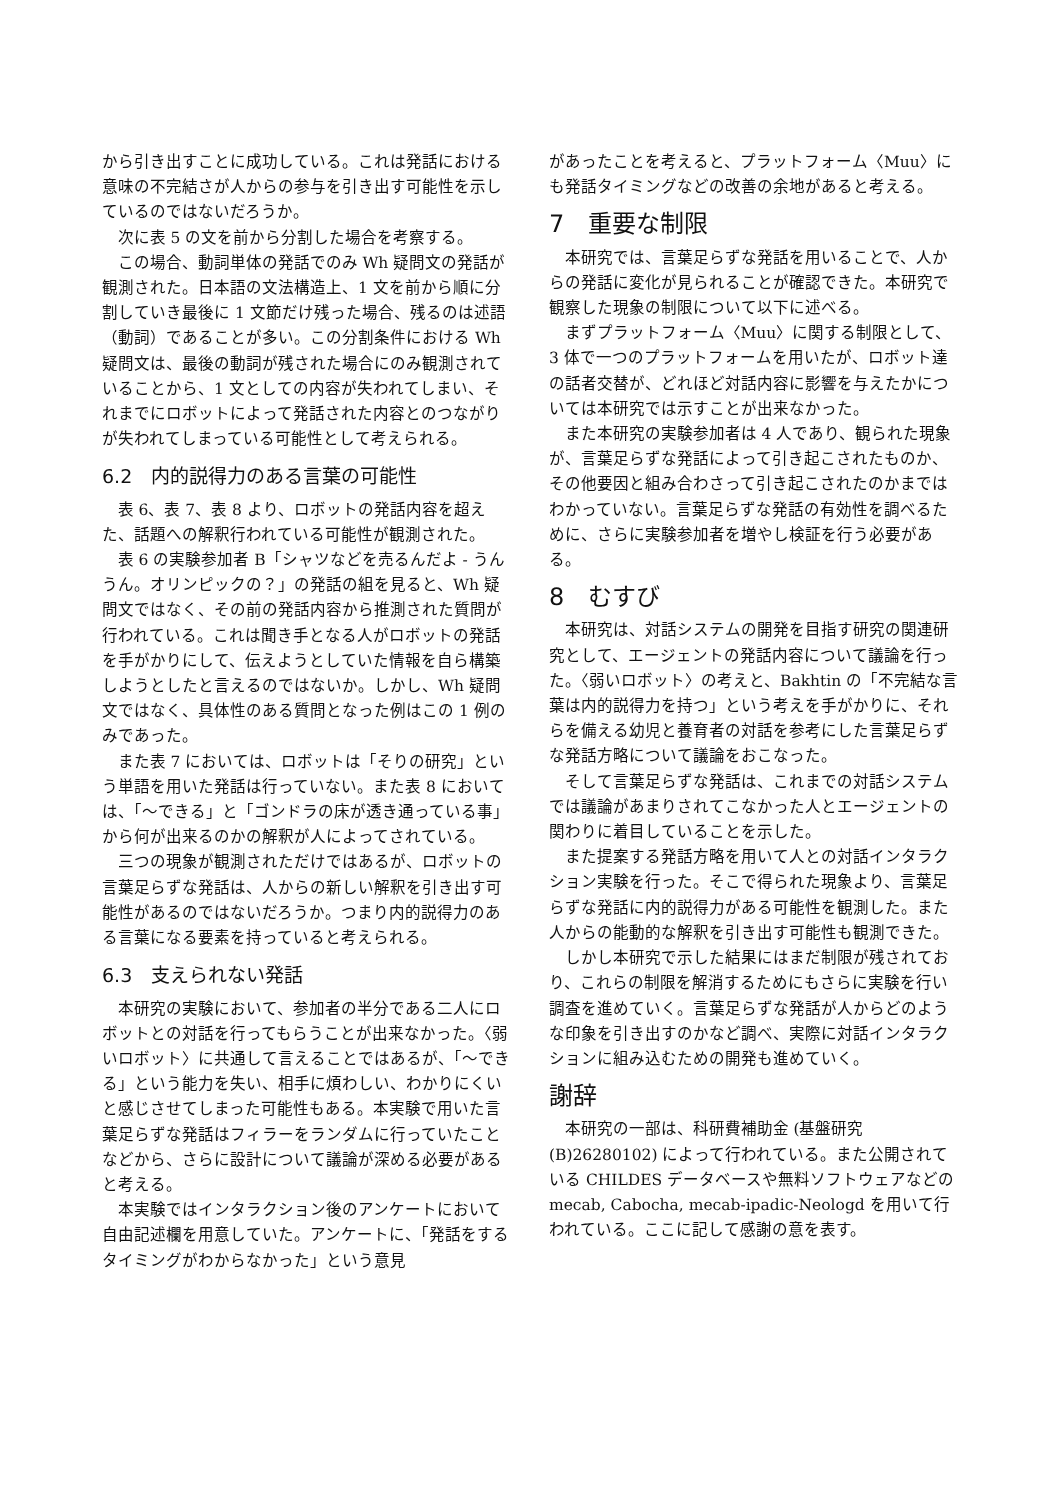から引き出すことに成功している。これは発話における意味の不完結さが人からの参与を引き出す可能性を示しているのではないだろうか。
次に表 5 の文を前から分割した場合を考察する。
この場合、動詞単体の発話でのみ Wh 疑問文の発話が観測された。日本語の文法構造上、1 文を前から順に分割していき最後に 1 文節だけ残った場合、残るのは述語（動詞）であることが多い。この分割条件における Wh 疑問文は、最後の動詞が残された場合にのみ観測されていることから、1 文としての内容が失われてしまい、それまでにロボットによって発話された内容とのつながりが失われてしまっている可能性として考えられる。
6.2　内的説得力のある言葉の可能性
表 6、表 7、表 8 より、ロボットの発話内容を超えた、話題への解釈行われている可能性が観測された。
表 6 の実験参加者 B「シャツなどを売るんだよ - うんうん。オリンピックの？」の発話の組を見ると、Wh 疑問文ではなく、その前の発話内容から推測された質問が行われている。これは聞き手となる人がロボットの発話を手がかりにして、伝えようとしていた情報を自ら構築しようとしたと言えるのではないか。しかし、Wh 疑問文ではなく、具体性のある質問となった例はこの 1 例のみであった。
また表 7 においては、ロボットは「そりの研究」という単語を用いた発話は行っていない。また表 8 においては、「〜できる」と「ゴンドラの床が透き通っている事」から何が出来るのかの解釈が人によってされている。
三つの現象が観測されただけではあるが、ロボットの言葉足らずな発話は、人からの新しい解釈を引き出す可能性があるのではないだろうか。つまり内的説得力のある言葉になる要素を持っていると考えられる。
6.3　支えられない発話
本研究の実験において、参加者の半分である二人にロボットとの対話を行ってもらうことが出来なかった。〈弱いロボット〉に共通して言えることではあるが、「〜できる」という能力を失い、相手に煩わしい、わかりにくいと感じさせてしまった可能性もある。本実験で用いた言葉足らずな発話はフィラーをランダムに行っていたことなどから、さらに設計について議論が深める必要があると考える。
本実験ではインタラクション後のアンケートにおいて自由記述欄を用意していた。アンケートに、「発話をするタイミングがわからなかった」という意見
があったことを考えると、プラットフォーム〈Muu〉にも発話タイミングなどの改善の余地があると考える。
7　重要な制限
本研究では、言葉足らずな発話を用いることで、人からの発話に変化が見られることが確認できた。本研究で観察した現象の制限について以下に述べる。
まずプラットフォーム〈Muu〉に関する制限として、3 体で一つのプラットフォームを用いたが、ロボット達の話者交替が、どれほど対話内容に影響を与えたかについては本研究では示すことが出来なかった。
また本研究の実験参加者は 4 人であり、観られた現象が、言葉足らずな発話によって引き起こされたものか、その他要因と組み合わさって引き起こされたのかまではわかっていない。言葉足らずな発話の有効性を調べるために、さらに実験参加者を増やし検証を行う必要がある。
8　むすび
本研究は、対話システムの開発を目指す研究の関連研究として、エージェントの発話内容について議論を行った。〈弱いロボット〉の考えと、Bakhtin の「不完結な言葉は内的説得力を持つ」という考えを手がかりに、それらを備える幼児と養育者の対話を参考にした言葉足らずな発話方略について議論をおこなった。
そして言葉足らずな発話は、これまでの対話システムでは議論があまりされてこなかった人とエージェントの関わりに着目していることを示した。
また提案する発話方略を用いて人との対話インタラクション実験を行った。そこで得られた現象より、言葉足らずな発話に内的説得力がある可能性を観測した。また人からの能動的な解釈を引き出す可能性も観測できた。
しかし本研究で示した結果にはまだ制限が残されており、これらの制限を解消するためにもさらに実験を行い調査を進めていく。言葉足らずな発話が人からどのような印象を引き出すのかなど調べ、実際に対話インタラクションに組み込むための開発も進めていく。
謝辞
本研究の一部は、科研費補助金 (基盤研究 (B)26280102) によって行われている。また公開されている CHILDES データベースや無料ソフトウェアなどの mecab, Cabocha, mecab-ipadic-Neologd を用いて行われている。ここに記して感謝の意を表す。